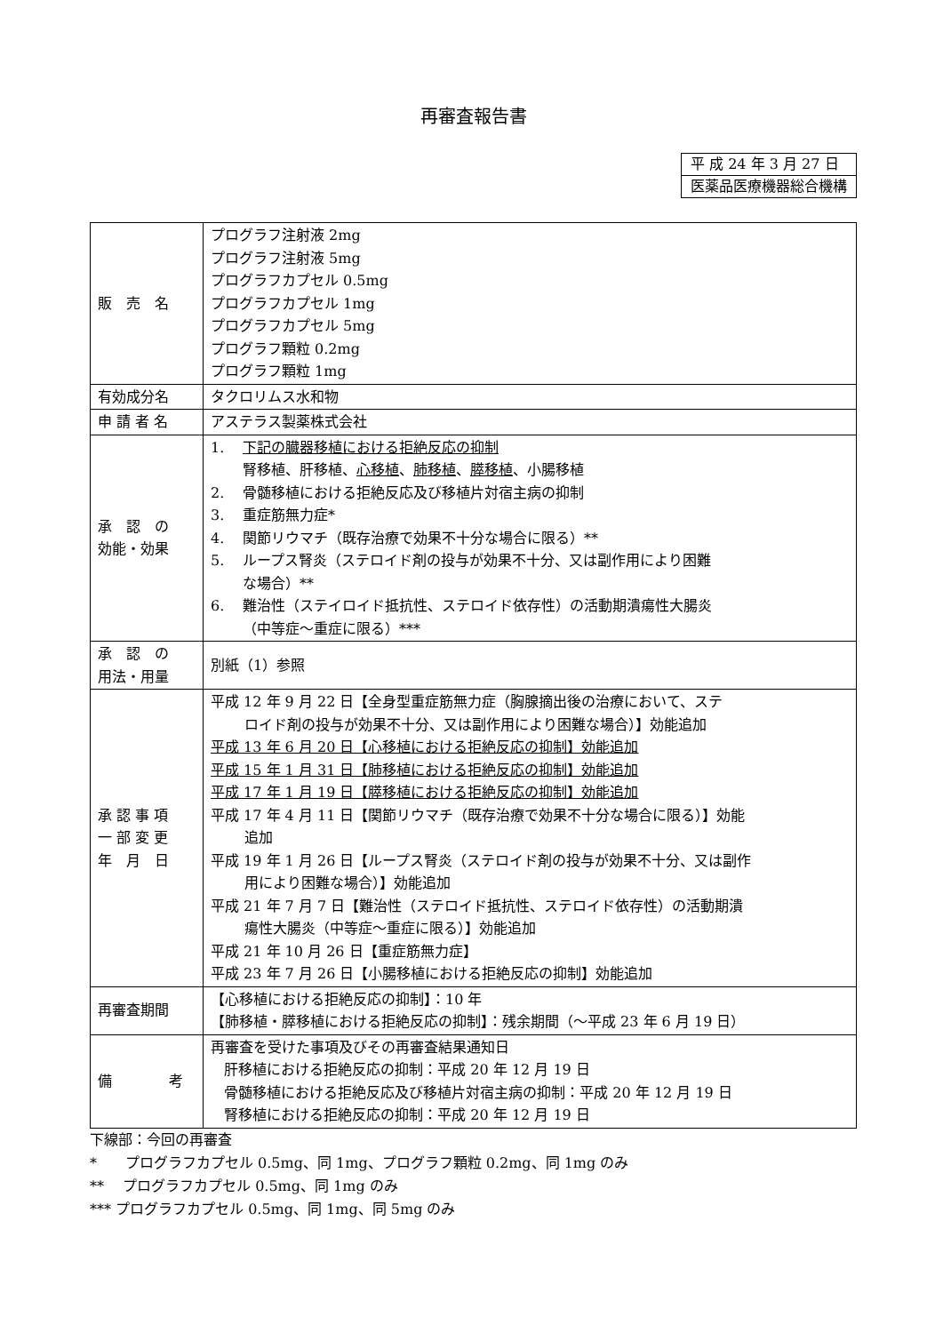再審査報告書
| 平 成 24 年 3 月 27 日 |
| 医薬品医療機器総合機構 |
| 販 売 名 | プログラフ注射液 2mg プログラフ注射液 5mg プログラフカプセル 0.5mg プログラフカプセル 1mg プログラフカプセル 5mg プログラフ顆粒 0.2mg プログラフ顆粒 1mg |
| 有効成分名 | タクロリムス水和物 |
| 申 請 者 名 | アステラス製薬株式会社 |
| 承 認 の 効能・効果 | 1. 下記の臓器移植における拒絶反応の抑制 腎移植、肝移植、 心移植 、 肺移植 、 膵移植 、小腸移植 2. 骨髄移植における拒絶反応及び移植片対宿主病の抑制 3. 重症筋無力症* 4. 関節リウマチ（既存治療で効果不十分な場合に限る）** 5. ループス腎炎（ステロイド剤の投与が効果不十分、又は副作用により困難 な場合）** 6. 難治性（ステイロイド抵抗性、ステロイド依存性）の活動期潰瘍性大腸炎 （中等症～重症に限る）*** |
| 承 認 の 用法・用量 | 別紙（1）参照 |
| 承 認 事 項 一 部 変 更 年 月 日 | 平成 12 年 9 月 22 日【全身型重症筋無力症（胸腺摘出後の治療において、ステ ロイド剤の投与が効果不十分、又は副作用により困難な場合）】効能追加 平成 13 年 6 月 20 日【心移植における拒絶反応の抑制】効能追加 平成 15 年 1 月 31 日【肺移植における拒絶反応の抑制】効能追加 平成 17 年 1 月 19 日【膵移植における拒絶反応の抑制】効能追加 平成 17 年 4 月 11 日【関節リウマチ（既存治療で効果不十分な場合に限る）】効能 追加 平成 19 年 1 月 26 日【ループス腎炎（ステロイド剤の投与が効果不十分、又は副作 用により困難な場合）】効能追加 平成 21 年 7 月 7 日【難治性（ステロイド抵抗性、ステロイド依存性）の活動期潰 瘍性大腸炎（中等症～重症に限る）】効能追加 平成 21 年 10 月 26 日【重症筋無力症】 平成 23 年 7 月 26 日【小腸移植における拒絶反応の抑制】効能追加 |
| 再審査期間 | 【心移植における拒絶反応の抑制】：10 年 【肺移植・膵移植における拒絶反応の抑制】：残余期間（～平成 23 年 6 月 19 日） |
| 備 考 | 再審査を受けた事項及びその再審査結果通知日 肝移植における拒絶反応の抑制：平成 20 年 12 月 19 日 骨髄移植における拒絶反応及び移植片対宿主病の抑制：平成 20 年 12 月 19 日 腎移植における拒絶反応の抑制：平成 20 年 12 月 19 日 |
下線部：今回の再審査
*　　プログラフカプセル 0.5mg、同 1mg、プログラフ顆粒 0.2mg、同 1mg のみ
**　 プログラフカプセル 0.5mg、同 1mg のみ
*** プログラフカプセル 0.5mg、同 1mg、同 5mg のみ